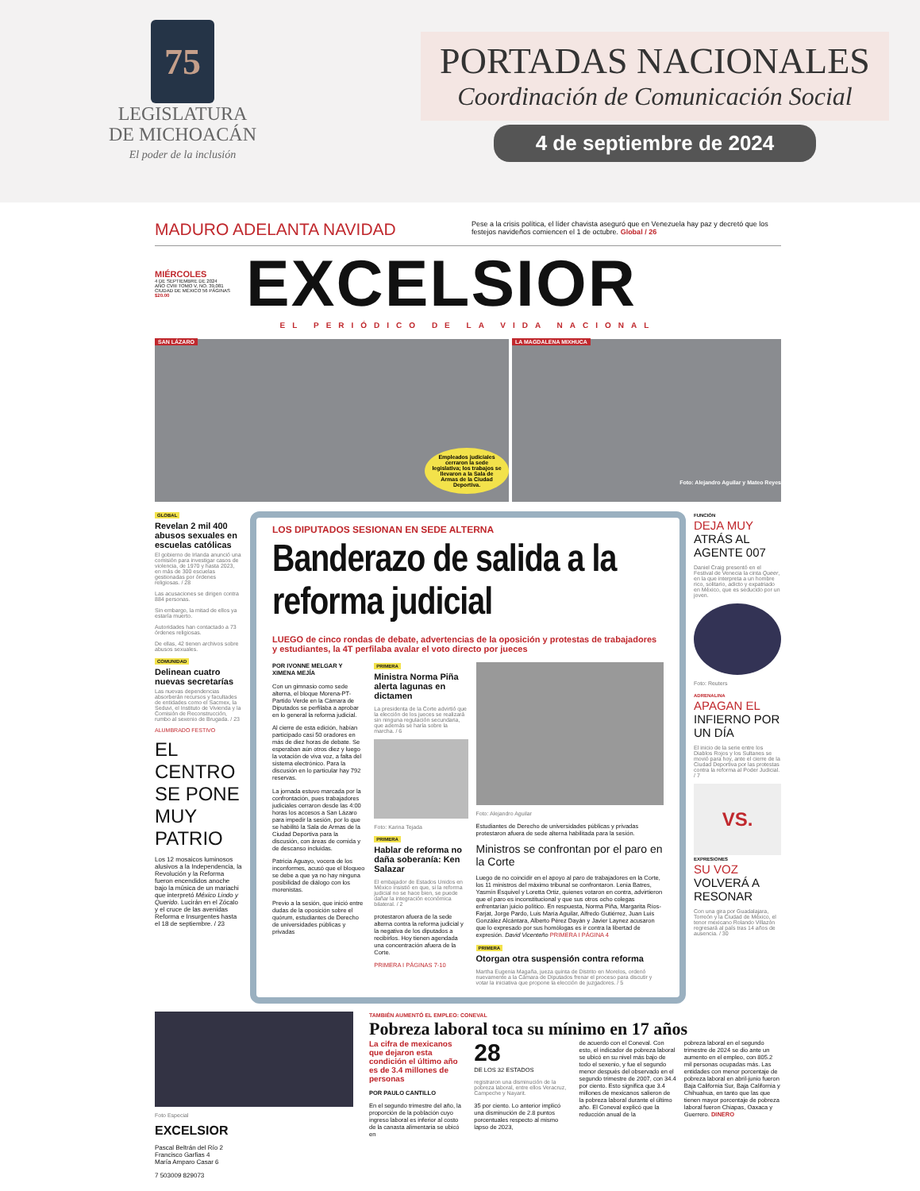75
LEGISLATURA
DE MICHOACÁN
El poder de la inclusión
PORTADAS NACIONALES
Coordinación de Comunicación Social
4 de septiembre de 2024
MADURO ADELANTA NAVIDAD
Pese a la crisis política, el líder chavista aseguró que en Venezuela hay paz y decretó que los festejos navideños comiencen el 1 de octubre. Global / 26
MIÉRCOLES
4 DE SEPTIEMBRE DE 2024
AÑO CVIII TOMO V, NO. 39,081
CIUDAD DE MÉXICO 56 PÁGINAS
$20.00
EXCELSIOR
EL PERIÓDICO DE LA VIDA NACIONAL
SAN LÁZARO
Empleados judiciales cerraron la sede legislativa; los trabajos se llevaron a la Sala de Armas de la Ciudad Deportiva.
LA MAGDALENA MIXHUCA
Foto: Alejandro Aguilar y Mateo Reyes
GLOBAL
Revelan 2 mil 400 abusos sexuales en escuelas católicas
El gobierno de Irlanda anunció una comisión para investigar casos de violencia, de 1970 y hasta 2023, en más de 300 escuelas gestionadas por órdenes religiosas. / 28
Las acusaciones se dirigen contra 884 personas.
Sin embargo, la mitad de ellos ya estaría muerto.
Autoridades han contactado a 73 órdenes religiosas.
De ellas, 42 tienen archivos sobre abusos sexuales.
COMUNIDAD
Delinean cuatro nuevas secretarías
Las nuevas dependencias absorberán recursos y facultades de entidades como el Sacmex, la Seduvi, el Instituto de Vivienda y la Comisión de Reconstrucción, rumbo al sexenio de Brugada. / 23
ALUMBRADO FESTIVO
EL CENTRO SE PONE MUY PATRIO
Los 12 mosaicos luminosos alusivos a la Independencia, la Revolución y la Reforma fueron encendidos anoche bajo la música de un mariachi que interpretó México Lindo y Querido. Lucirán en el Zócalo y el cruce de las avenidas Reforma e Insurgentes hasta el 18 de septiembre. / 23
LOS DIPUTADOS SESIONAN EN SEDE ALTERNA
Banderazo de salida a la reforma judicial
LUEGO de cinco rondas de debate, advertencias de la oposición y protestas de trabajadores y estudiantes, la 4T perfilaba avalar el voto directo por jueces
POR IVONNE MELGAR Y XIMENA MEJÍA
Con un gimnasio como sede alterna, el bloque Morena-PT-Partido Verde en la Cámara de Diputados se perfilaba a aprobar en lo general la reforma judicial.
Al cierre de esta edición, habían participado casi 50 oradores en más de diez horas de debate. Se esperaban aún otros diez y luego la votación de viva voz, a falta del sistema electrónico. Para la discusión en lo particular hay 792 reservas.
La jornada estuvo marcada por la confrontación, pues trabajadores judiciales cerraron desde las 4:00 horas los accesos a San Lázaro para impedir la sesión, por lo que se habilitó la Sala de Armas de la Ciudad Deportiva para la discusión, con áreas de comida y de descanso incluidas.
Patricia Aguayo, vocera de los inconformes, acusó que el bloqueo se debe a que ya no hay ninguna posibilidad de diálogo con los morenistas.
Previo a la sesión, que inició entre dudas de la oposición sobre el quórum, estudiantes de Derecho de universidades públicas y privadas
PRIMERA
Ministra Norma Piña alerta lagunas en dictamen
La presidenta de la Corte advirtió que la elección de los jueces se realizará sin ninguna regulación secundaria, que además se haría sobre la marcha. / 6
Foto: Karina Tejada
PRIMERA
Hablar de reforma no daña soberanía: Ken Salazar
El embajador de Estados Unidos en México insistió en que, si la reforma judicial no se hace bien, se puede dañar la integración económica bilateral. / 2
protestaron afuera de la sede alterna contra la reforma judicial y la negativa de los diputados a recibirlos. Hoy tienen agendada una concentración afuera de la Corte.
PRIMERA I PÁGINAS 7-10
Foto: Alejandro Aguilar
Estudiantes de Derecho de universidades públicas y privadas protestaron afuera de sede alterna habilitada para la sesión.
Ministros se confrontan por el paro en la Corte
Luego de no coincidir en el apoyo al paro de trabajadores en la Corte, los 11 ministros del máximo tribunal se confrontaron. Lenia Batres, Yasmín Esquivel y Loretta Ortiz, quienes votaron en contra, advirtieron que el paro es inconstitucional y que sus otros ocho colegas enfrentarían juicio político. En respuesta, Norma Piña, Margarita Ríos-Farjat, Jorge Pardo, Luis María Aguilar, Alfredo Gutiérrez, Juan Luis González Alcántara, Alberto Pérez Dayán y Javier Laynez acusaron que lo expresado por sus homólogas es ir contra la libertad de expresión. David Vicenteño PRIMERA I PÁGINA 4
PRIMERA
Otorgan otra suspensión contra reforma
Martha Eugenia Magaña, jueza quinta de Distrito en Morelos, ordenó nuevamente a la Cámara de Diputados frenar el proceso para discutir y votar la iniciativa que propone la elección de juzgadores. / 5
FUNCIÓN
DEJA MUY ATRÁS AL AGENTE 007
Daniel Craig presentó en el Festival de Venecia la cinta Queer, en la que interpreta a un hombre rico, solitario, adicto y expatriado en México, que es seducido por un joven.
Foto: Reuters
ADRENALINA
APAGAN EL INFIERNO POR UN DÍA
El inicio de la serie entre los Diablos Rojos y los Sultanes se movió para hoy, ante el cierre de la Ciudad Deportiva por las protestas contra la reforma al Poder Judicial. / 7
VS.
EXPRESIONES
SU VOZ VOLVERÁ A RESONAR
Con una gira por Guadalajara, Torreón y la Ciudad de México, el tenor mexicano Rolando Villazón regresará al país tras 14 años de ausencia. / 30
Foto Especial
EXCELSIOR
Pascal Beltrán del Río 2
Francisco Garfias 4
María Amparo Casar 6
7 503009 829073
TAMBIÉN AUMENTÓ EL EMPLEO: CONEVAL
Pobreza laboral toca su mínimo en 17 años
La cifra de mexicanos que dejaron esta condición el último año es de 3.4 millones de personas
POR PAULO CANTILLO
En el segundo trimestre del año, la proporción de la población cuyo ingreso laboral es inferior al costo de la canasta alimentaria se ubicó en
28
DE LOS 32 ESTADOS
registraron una disminución de la pobreza laboral, entre ellos Veracruz, Campeche y Nayarit.
35 por ciento. Lo anterior implicó una disminución de 2.8 puntos porcentuales respecto al mismo lapso de 2023,
de acuerdo con el Coneval. Con esto, el indicador de pobreza laboral se ubicó en su nivel más bajo de todo el sexenio, y fue el segundo menor después del observado en el segundo trimestre de 2007, con 34.4 por ciento. Esto significa que 3.4 millones de mexicanos salieron de la pobreza laboral durante el último año. El Coneval explicó que la reducción anual de la
pobreza laboral en el segundo trimestre de 2024 se dio ante un aumento en el empleo, con 805.2 mil personas ocupadas más. Las entidades con menor porcentaje de pobreza laboral en abril-junio fueron Baja California Sur, Baja California y Chihuahua, en tanto que las que tienen mayor porcentaje de pobreza laboral fueron Chiapas, Oaxaca y Guerrero. DINERO